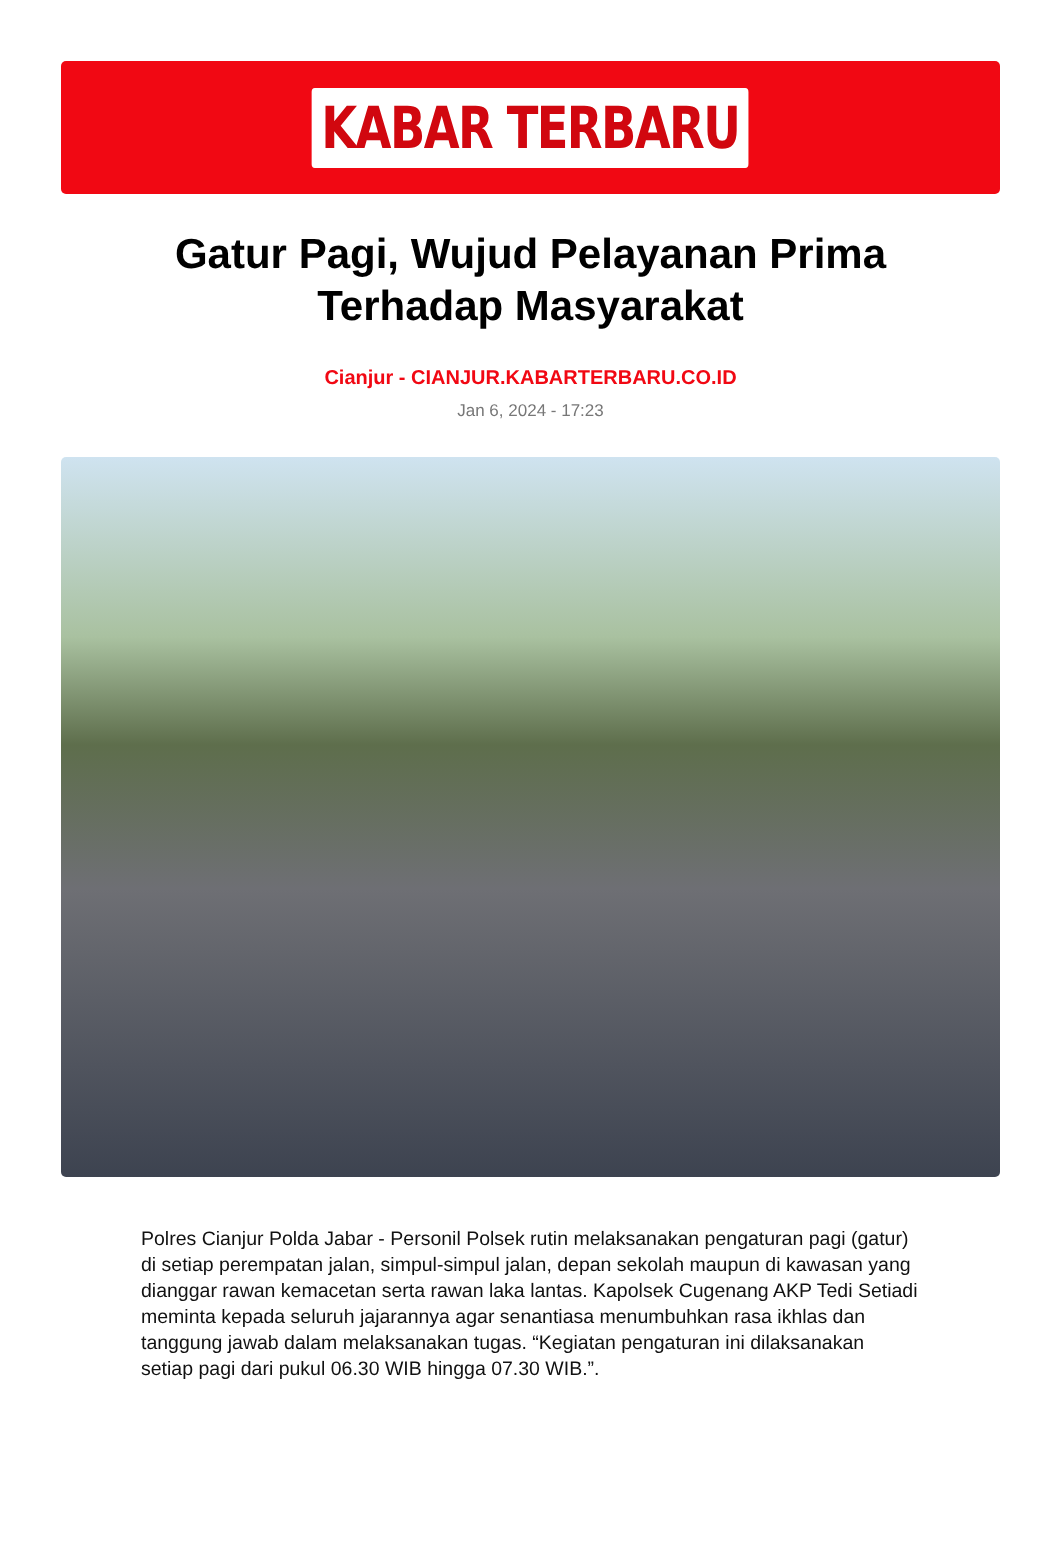KABAR TERBARU
Gatur Pagi, Wujud Pelayanan Prima Terhadap Masyarakat
Cianjur - CIANJUR.KABARTERBARU.CO.ID
Jan 6, 2024 - 17:23
Polres Cianjur Polda Jabar - Personil Polsek rutin melaksanakan pengaturan pagi (gatur) di setiap perempatan jalan, simpul-simpul jalan, depan sekolah maupun di kawasan yang dianggar rawan kemacetan serta rawan laka lantas. Kapolsek Cugenang AKP Tedi Setiadi meminta kepada seluruh jajarannya agar senantiasa menumbuhkan rasa ikhlas dan tanggung jawab dalam melaksanakan tugas. “Kegiatan pengaturan ini dilaksanakan setiap pagi dari pukul 06.30 WIB hingga 07.30 WIB.”.